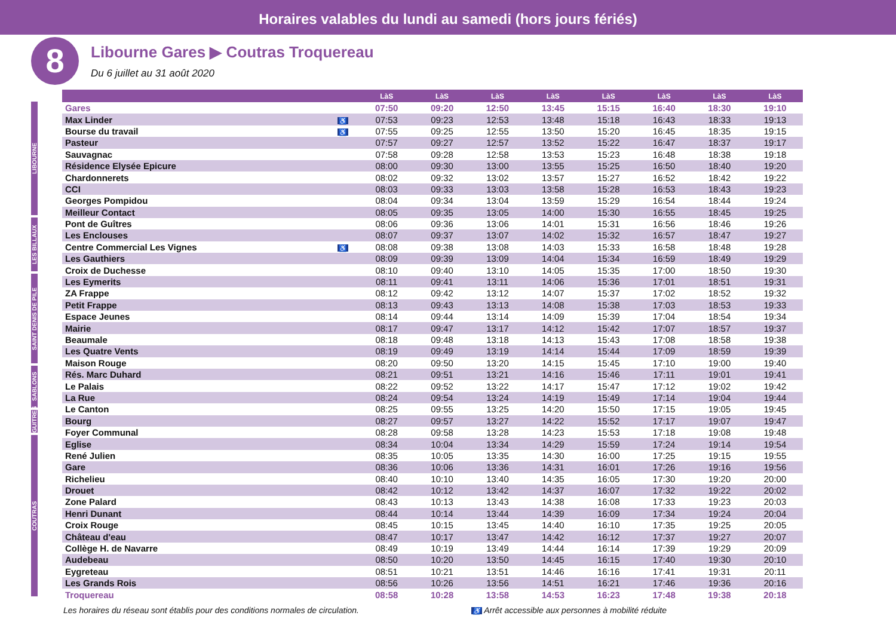Horaires valables du lundi au samedi (hors jours fériés)
8
Libourne Gares ▶ Coutras Troquereau
Du 6 juillet au 31 août 2020
LIBOURNE
LES BILLAUX
SAINT DENIS DE PILE
SABLONS
GUITRES
COUTRAS
| | | LàS | LàS | LàS | LàS | LàS | LàS | LàS | LàS |
| --- | --- | --- | --- | --- | --- | --- | --- | --- | --- |
| Gares | | 07:50 | 09:20 | 12:50 | 13:45 | 15:15 | 16:40 | 18:30 | 19:10 |
| Max Linder | ♿ | 07:53 | 09:23 | 12:53 | 13:48 | 15:18 | 16:43 | 18:33 | 19:13 |
| Bourse du travail | ♿ | 07:55 | 09:25 | 12:55 | 13:50 | 15:20 | 16:45 | 18:35 | 19:15 |
| Pasteur | | 07:57 | 09:27 | 12:57 | 13:52 | 15:22 | 16:47 | 18:37 | 19:17 |
| Sauvagnac | | 07:58 | 09:28 | 12:58 | 13:53 | 15:23 | 16:48 | 18:38 | 19:18 |
| Résidence Elysée Epicure | | 08:00 | 09:30 | 13:00 | 13:55 | 15:25 | 16:50 | 18:40 | 19:20 |
| Chardonnerets | | 08:02 | 09:32 | 13:02 | 13:57 | 15:27 | 16:52 | 18:42 | 19:22 |
| CCI | | 08:03 | 09:33 | 13:03 | 13:58 | 15:28 | 16:53 | 18:43 | 19:23 |
| Georges Pompidou | | 08:04 | 09:34 | 13:04 | 13:59 | 15:29 | 16:54 | 18:44 | 19:24 |
| Meilleur Contact | | 08:05 | 09:35 | 13:05 | 14:00 | 15:30 | 16:55 | 18:45 | 19:25 |
| Pont de Guîtres | | 08:06 | 09:36 | 13:06 | 14:01 | 15:31 | 16:56 | 18:46 | 19:26 |
| Les Enclouses | | 08:07 | 09:37 | 13:07 | 14:02 | 15:32 | 16:57 | 18:47 | 19:27 |
| Centre Commercial Les Vignes | ♿ | 08:08 | 09:38 | 13:08 | 14:03 | 15:33 | 16:58 | 18:48 | 19:28 |
| Les Gauthiers | | 08:09 | 09:39 | 13:09 | 14:04 | 15:34 | 16:59 | 18:49 | 19:29 |
| Croix de Duchesse | | 08:10 | 09:40 | 13:10 | 14:05 | 15:35 | 17:00 | 18:50 | 19:30 |
| Les Eymerits | | 08:11 | 09:41 | 13:11 | 14:06 | 15:36 | 17:01 | 18:51 | 19:31 |
| ZA Frappe | | 08:12 | 09:42 | 13:12 | 14:07 | 15:37 | 17:02 | 18:52 | 19:32 |
| Petit Frappe | | 08:13 | 09:43 | 13:13 | 14:08 | 15:38 | 17:03 | 18:53 | 19:33 |
| Espace Jeunes | | 08:14 | 09:44 | 13:14 | 14:09 | 15:39 | 17:04 | 18:54 | 19:34 |
| Mairie | | 08:17 | 09:47 | 13:17 | 14:12 | 15:42 | 17:07 | 18:57 | 19:37 |
| Beaumale | | 08:18 | 09:48 | 13:18 | 14:13 | 15:43 | 17:08 | 18:58 | 19:38 |
| Les Quatre Vents | | 08:19 | 09:49 | 13:19 | 14:14 | 15:44 | 17:09 | 18:59 | 19:39 |
| Maison Rouge | | 08:20 | 09:50 | 13:20 | 14:15 | 15:45 | 17:10 | 19:00 | 19:40 |
| Rés. Marc Duhard | | 08:21 | 09:51 | 13:21 | 14:16 | 15:46 | 17:11 | 19:01 | 19:41 |
| Le Palais | | 08:22 | 09:52 | 13:22 | 14:17 | 15:47 | 17:12 | 19:02 | 19:42 |
| La Rue | | 08:24 | 09:54 | 13:24 | 14:19 | 15:49 | 17:14 | 19:04 | 19:44 |
| Le Canton | | 08:25 | 09:55 | 13:25 | 14:20 | 15:50 | 17:15 | 19:05 | 19:45 |
| Bourg | | 08:27 | 09:57 | 13:27 | 14:22 | 15:52 | 17:17 | 19:07 | 19:47 |
| Foyer Communal | | 08:28 | 09:58 | 13:28 | 14:23 | 15:53 | 17:18 | 19:08 | 19:48 |
| Eglise | | 08:34 | 10:04 | 13:34 | 14:29 | 15:59 | 17:24 | 19:14 | 19:54 |
| René Julien | | 08:35 | 10:05 | 13:35 | 14:30 | 16:00 | 17:25 | 19:15 | 19:55 |
| Gare | | 08:36 | 10:06 | 13:36 | 14:31 | 16:01 | 17:26 | 19:16 | 19:56 |
| Richelieu | | 08:40 | 10:10 | 13:40 | 14:35 | 16:05 | 17:30 | 19:20 | 20:00 |
| Drouet | | 08:42 | 10:12 | 13:42 | 14:37 | 16:07 | 17:32 | 19:22 | 20:02 |
| Zone Palard | | 08:43 | 10:13 | 13:43 | 14:38 | 16:08 | 17:33 | 19:23 | 20:03 |
| Henri Dunant | | 08:44 | 10:14 | 13:44 | 14:39 | 16:09 | 17:34 | 19:24 | 20:04 |
| Croix Rouge | | 08:45 | 10:15 | 13:45 | 14:40 | 16:10 | 17:35 | 19:25 | 20:05 |
| Château d'eau | | 08:47 | 10:17 | 13:47 | 14:42 | 16:12 | 17:37 | 19:27 | 20:07 |
| Collège H. de Navarre | | 08:49 | 10:19 | 13:49 | 14:44 | 16:14 | 17:39 | 19:29 | 20:09 |
| Audebeau | | 08:50 | 10:20 | 13:50 | 14:45 | 16:15 | 17:40 | 19:30 | 20:10 |
| Eygreteau | | 08:51 | 10:21 | 13:51 | 14:46 | 16:16 | 17:41 | 19:31 | 20:11 |
| Les Grands Rois | | 08:56 | 10:26 | 13:56 | 14:51 | 16:21 | 17:46 | 19:36 | 20:16 |
| Troquereau | | 08:58 | 10:28 | 13:58 | 14:53 | 16:23 | 17:48 | 19:38 | 20:18 |
Les horaires du réseau sont établis pour des conditions normales de circulation. ♿ Arrêt accessible aux personnes à mobilité réduite